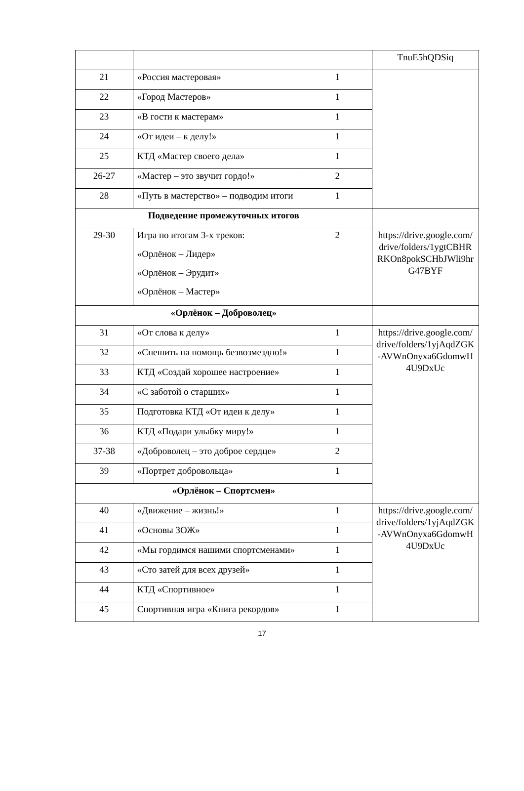| | | | TnuE5hQDSiq |
| 21 | «Россия мастеровая» | 1 | |
| 22 | «Город Мастеров» | 1 | |
| 23 | «В гости к мастерам» | 1 | |
| 24 | «От идеи – к делу!» | 1 | |
| 25 | КТД «Мастер своего дела» | 1 | |
| 26-27 | «Мастер – это звучит гордо!» | 2 | |
| 28 | «Путь в мастерство» – подводим итоги | 1 | |
| Подведение промежуточных итогов | | | |
| 29-30 | Игра по итогам 3-х треков: «Орлёнок – Лидер» «Орлёнок – Эрудит» «Орлёнок – Мастер» | 2 | https://drive.google.com/drive/folders/1ygtCBHRRKOn8pokSCHbJWli9hrG47BYF |
| «Орлёнок – Доброволец» | | | |
| 31 | «От слова к делу» | 1 | https://drive.google.com/drive/folders/1yjAqdZGK-AVWnOnyxa6GdomwH4U9DxUc |
| 32 | «Спешить на помощь безвозмездно!» | 1 | |
| 33 | КТД «Создай хорошее настроение» | 1 | |
| 34 | «С заботой о старших» | 1 | |
| 35 | Подготовка КТД «От идеи к делу» | 1 | |
| 36 | КТД «Подари улыбку миру!» | 1 | |
| 37-38 | «Доброволец – это доброе сердце» | 2 | |
| 39 | «Портрет добровольца» | 1 | |
| «Орлёнок – Спортсмен» | | | |
| 40 | «Движение – жизнь!» | 1 | https://drive.google.com/drive/folders/1yjAqdZGK-AVWnOnyxa6GdomwH4U9DxUc |
| 41 | «Основы ЗОЖ» | 1 | |
| 42 | «Мы гордимся нашими спортсменами» | 1 | |
| 43 | «Сто затей для всех друзей» | 1 | |
| 44 | КТД «Спортивное» | 1 | |
| 45 | Спортивная игра «Книга рекордов» | 1 | |
17